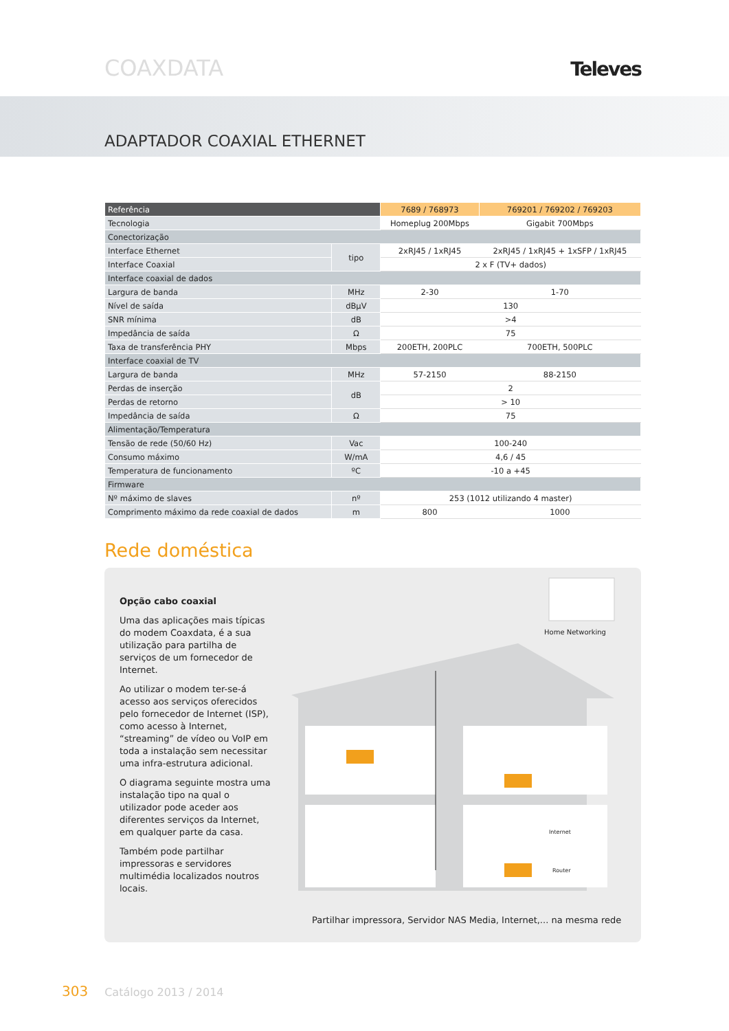COAXDATA Televes
ADAPTADOR COAXIAL ETHERNET
| Referência | | 7689 / 768973 | 769201 / 769202 / 769203 |
| --- | --- | --- | --- |
| Tecnologia | | Homeplug 200Mbps | Gigabit 700Mbps |
| Conectorização | | | |
| Interface Ethernet | tipo | 2xRJ45 / 1xRJ45 | 2xRJ45 / 1xRJ45 + 1xSFP / 1xRJ45 |
| Interface Coaxial | | 2 x F (TV+ dados) | |
| Interface coaxial de dados | | | |
| Largura de banda | MHz | 2-30 | 1-70 |
| Nível de saída | dBµV | 130 | |
| SNR mínima | dB | >4 | |
| Impedância de saída | Ω | 75 | |
| Taxa de transferência PHY | Mbps | 200ETH, 200PLC | 700ETH, 500PLC |
| Interface coaxial de TV | | | |
| Largura de banda | MHz | 57-2150 | 88-2150 |
| Perdas de inserção | dB | 2 | |
| Perdas de retorno | | > 10 | |
| Impedância de saída | Ω | 75 | |
| Alimentação/Temperatura | | | |
| Tensão de rede (50/60 Hz) | Vac | 100-240 | |
| Consumo máximo | W/mA | 4,6 / 45 | |
| Temperatura de funcionamento | ºC | -10 a +45 | |
| Firmware | | | |
| Nº máximo de slaves | nº | 253 (1012 utilizando 4 master) | |
| Comprimento máximo da rede coaxial de dados | m | 800 | 1000 |
Rede doméstica
Opção cabo coaxial
Uma das aplicações mais típicas do modem Coaxdata, é a sua utilização para partilha de serviços de um fornecedor de Internet.
Ao utilizar o modem ter-se-á acesso aos serviços oferecidos pelo fornecedor de Internet (ISP), como acesso à Internet, “streaming” de vídeo ou VoIP em toda a instalação sem necessitar uma infra-estrutura adicional.
O diagrama seguinte mostra uma instalação tipo na qual o utilizador pode aceder aos diferentes serviços da Internet, em qualquer parte da casa.
Também pode partilhar impressoras e servidores multimédia localizados noutros locais.
Home Networking
Internet
Router
Partilhar impressora, Servidor NAS Media, Internet,... na mesma rede
303 Catálogo 2013 / 2014